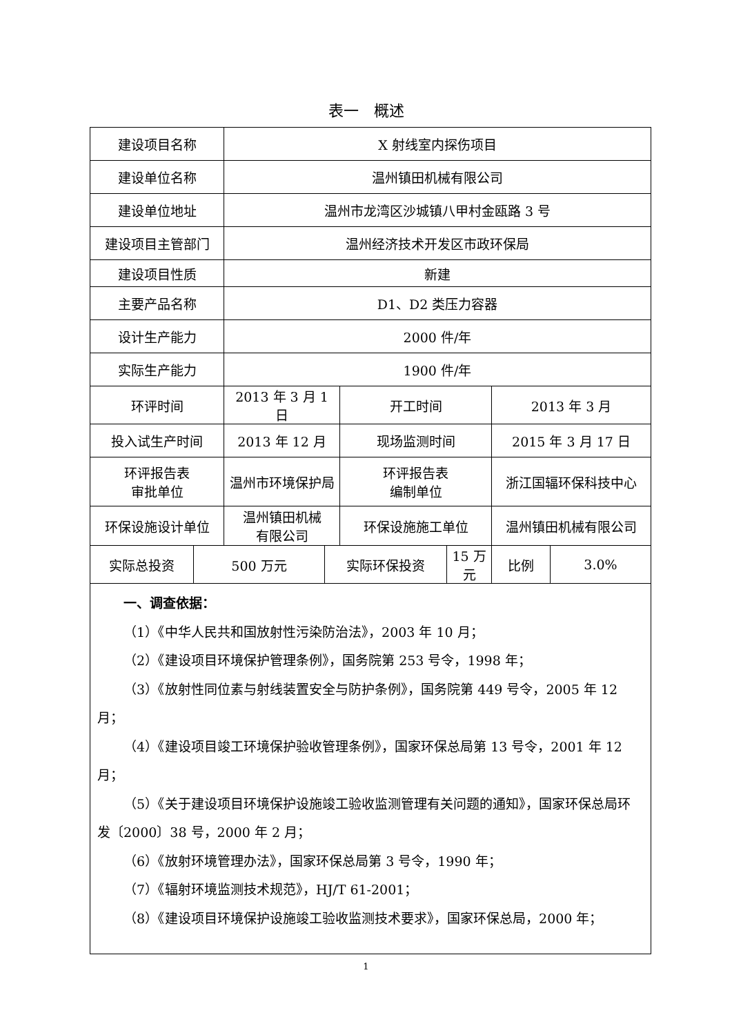表一　概述
| 建设项目名称 | | X 射线室内探伤项目 | | | | | |
| 建设单位名称 | | 温州镇田机械有限公司 | | | | | |
| 建设单位地址 | | 温州市龙湾区沙城镇八甲村金瓯路 3 号 | | | | | |
| 建设项目主管部门 | | 温州经济技术开发区市政环保局 | | | | | |
| 建设项目性质 | | 新建 | | | | | |
| 主要产品名称 | | D1、D2 类压力容器 | | | | | |
| 设计生产能力 | | 2000 件/年 | | | | | |
| 实际生产能力 | | 1900 件/年 | | | | | |
| 环评时间 | | 2013 年 3 月 1 日 | | 开工时间 | | 2013 年 3 月 | |
| 投入试生产时间 | | 2013 年 12 月 | | 现场监测时间 | | 2015 年 3 月 17 日 | |
| 环评报告表 审批单位 | | 温州市环境保护局 | | 环评报告表 编制单位 | | 浙江国辐环保科技中心 | |
| 环保设施设计单位 | | 温州镇田机械 有限公司 | | 环保设施施工单位 | | 温州镇田机械有限公司 | |
| 实际总投资 | 500 万元 | | 实际环保投资 | | 15 万元 | 比例 | 3.0% |
| 一、调查依据： （1）《中华人民共和国放射性污染防治法》，2003 年 10 月； （2）《建设项目环境保护管理条例》，国务院第 253 号令，1998 年； （3）《放射性同位素与射线装置安全与防护条例》，国务院第 449 号令，2005 年 12 月； （4）《建设项目竣工环境保护验收管理条例》，国家环保总局第 13 号令，2001 年 12 月； （5）《关于建设项目环境保护设施竣工验收监测管理有关问题的通知》，国家环保总局环发〔2000〕38 号，2000 年 2 月； （6）《放射环境管理办法》，国家环保总局第 3 号令，1990 年； （7）《辐射环境监测技术规范》，HJ/T 61-2001； （8）《建设项目环境保护设施竣工验收监测技术要求》，国家环保总局，2000 年； | | | | | | | |
1